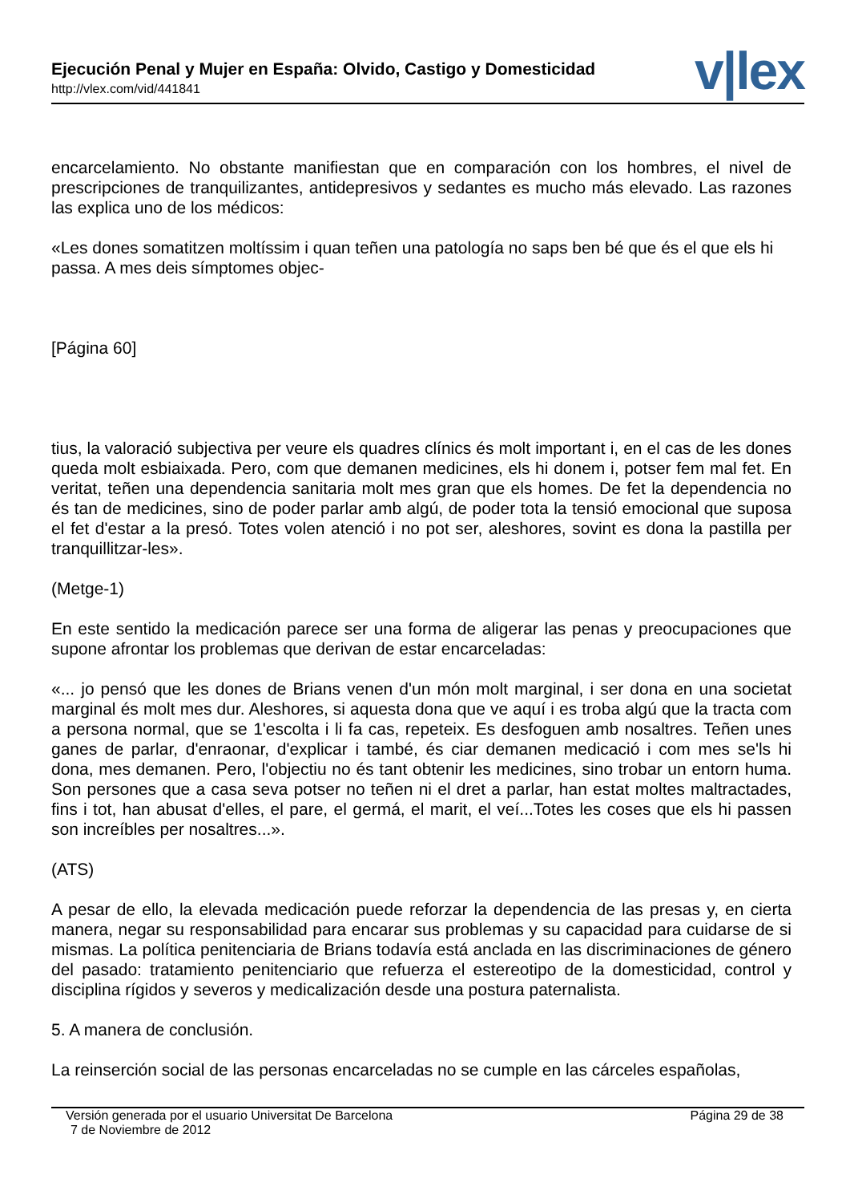Ejecución Penal y Mujer en España: Olvido, Castigo y Domesticidad
http://vlex.com/vid/441841 v|lex
encarcelamiento. No obstante manifiestan que en comparación con los hombres, el nivel de prescripciones de tranquilizantes, antidepresivos y sedantes es mucho más elevado. Las razones las explica uno de los médicos:
«Les dones somatitzen moltíssim i quan teñen una patología no saps ben bé que és el que els hi passa. A mes deis símptomes objec-
[Página 60]
tius, la valoració subjectiva per veure els quadres clínics és molt important i, en el cas de les dones queda molt esbiaixada. Pero, com que demanen medicines, els hi donem i, potser fem mal fet. En veritat, teñen una dependencia sanitaria molt mes gran que els homes. De fet la dependencia no és tan de medicines, sino de poder parlar amb algú, de poder tota la tensió emocional que suposa el fet d'estar a la presó. Totes volen atenció i no pot ser, aleshores, sovint es dona la pastilla per tranquillitzar-les».
(Metge-1)
En este sentido la medicación parece ser una forma de aligerar las penas y preocupaciones que supone afrontar los problemas que derivan de estar encarceladas:
«... jo pensó que les dones de Brians venen d'un món molt marginal, i ser dona en una societat marginal és molt mes dur. Aleshores, si aquesta dona que ve aquí i es troba algú que la tracta com a persona normal, que se 1'escolta i li fa cas, repeteix. Es desfoguen amb nosaltres. Teñen unes ganes de parlar, d'enraonar, d'explicar i també, és ciar demanen medicació i com mes se'ls hi dona, mes demanen. Pero, l'objectiu no és tant obtenir les medicines, sino trobar un entorn huma. Son persones que a casa seva potser no teñen ni el dret a parlar, han estat moltes maltractades, fins i tot, han abusat d'elles, el pare, el germá, el marit, el veí...Totes les coses que els hi passen son increíbles per nosaltres...».
(ATS)
A pesar de ello, la elevada medicación puede reforzar la dependencia de las presas y, en cierta manera, negar su responsabilidad para encarar sus problemas y su capacidad para cuidarse de si mismas. La política penitenciaria de Brians todavía está anclada en las discriminaciones de género del pasado: tratamiento penitenciario que refuerza el estereotipo de la domesticidad, control y disciplina rígidos y severos y medicalización desde una postura paternalista.
5. A manera de conclusión.
La reinserción social de las personas encarceladas no se cumple en las cárceles españolas,
Versión generada por el usuario Universitat De Barcelona Página 29 de 38
7 de Noviembre de 2012